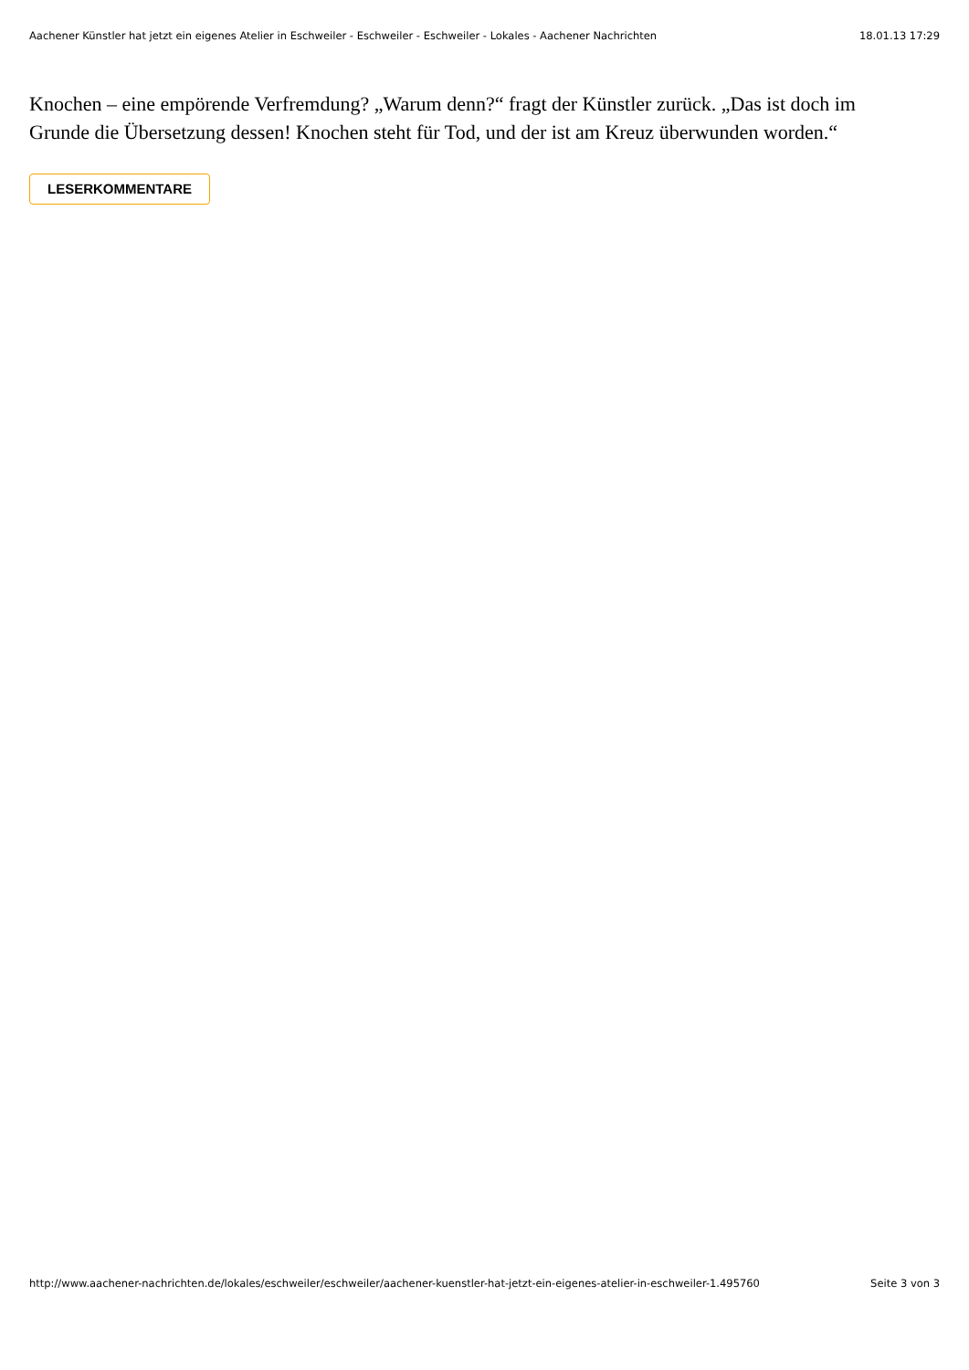Aachener Künstler hat jetzt ein eigenes Atelier in Eschweiler - Eschweiler - Eschweiler - Lokales - Aachener Nachrichten 18.01.13 17:29
Knochen – eine empörende Verfremdung? „Warum denn?“ fragt der Künstler zurück. „Das ist doch im Grunde die Übersetzung dessen! Knochen steht für Tod, und der ist am Kreuz überwunden worden.“
LESERKOMMENTARE
http://www.aachener-nachrichten.de/lokales/eschweiler/eschweiler/aachener-kuenstler-hat-jetzt-ein-eigenes-atelier-in-eschweiler-1.495760 Seite 3 von 3